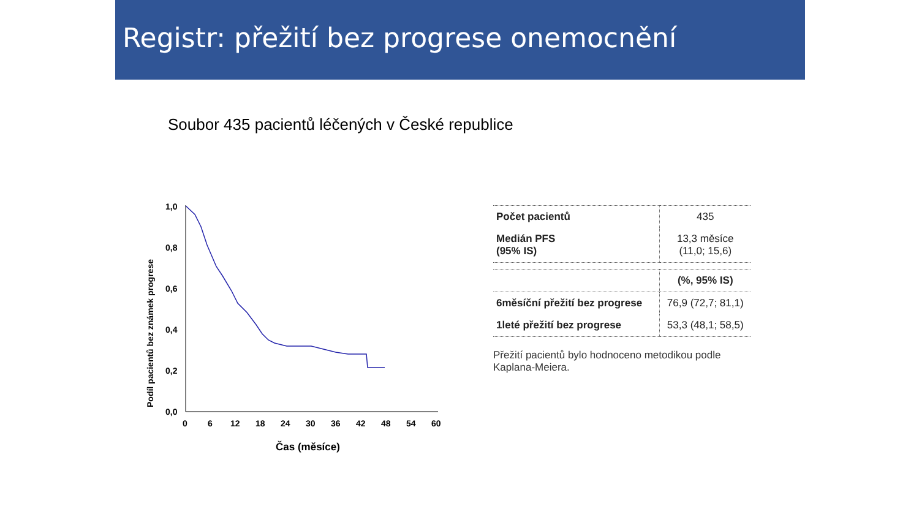Registr: přežití bez progrese onemocnění
Soubor 435 pacientů léčených v České republice
Podíl pacientů bez známek progrese
1,0
0,8
0,6
0,4
0,2
0,0
0
6
12
18
24
30
36
42
48
54
60
Čas (měsíce)
| Počet pacientů | 435 |
| Medián PFS (95% IS) | 13,3 měsíce (11,0; 15,6) |
| | (%, 95% IS) |
| 6měsíční přežití bez progrese | 76,9 (72,7; 81,1) |
| 1leté přežití bez progrese | 53,3 (48,1; 58,5) |
Přežití pacientů bylo hodnoceno metodikou podle Kaplana-Meiera.